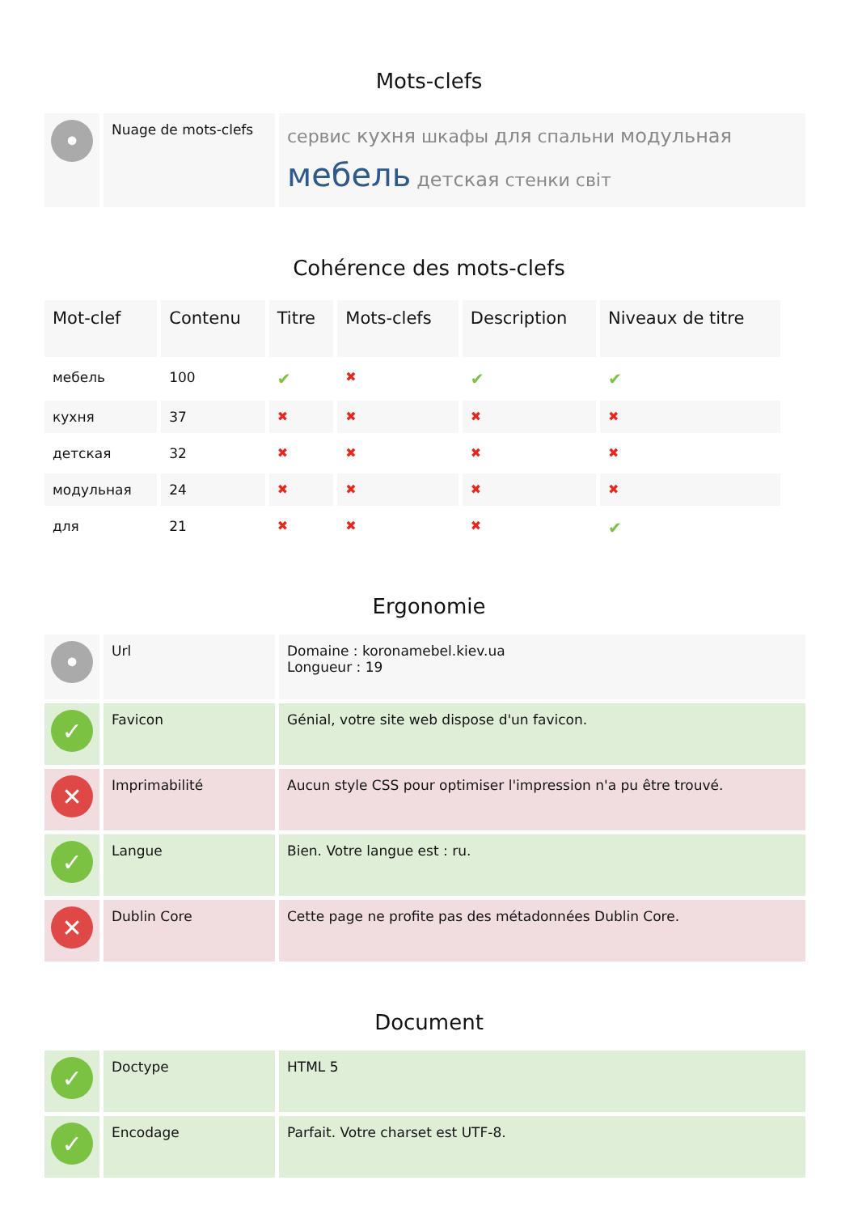Mots-clefs
| • | Nuage de mots-clefs | сервис кухня шкафы для спальни модульная мебель детская стенки світ |
Cohérence des mots-clefs
| Mot-clef | Contenu | Titre | Mots-clefs | Description | Niveaux de titre |
| --- | --- | --- | --- | --- | --- |
| мебель | 100 | ✔ | ✖ | ✔ | ✔ |
| кухня | 37 | ✖ | ✖ | ✖ | ✖ |
| детская | 32 | ✖ | ✖ | ✖ | ✖ |
| модульная | 24 | ✖ | ✖ | ✖ | ✖ |
| для | 21 | ✖ | ✖ | ✖ | ✔ |
Ergonomie
| • | Url | Domaine : koronamebel.kiev.ua Longueur : 19 |
| ✓ | Favicon | Génial, votre site web dispose d'un favicon. |
| ✕ | Imprimabilité | Aucun style CSS pour optimiser l'impression n'a pu être trouvé. |
| ✓ | Langue | Bien. Votre langue est : ru. |
| ✕ | Dublin Core | Cette page ne profite pas des métadonnées Dublin Core. |
Document
| ✓ | Doctype | HTML 5 |
| ✓ | Encodage | Parfait. Votre charset est UTF-8. |